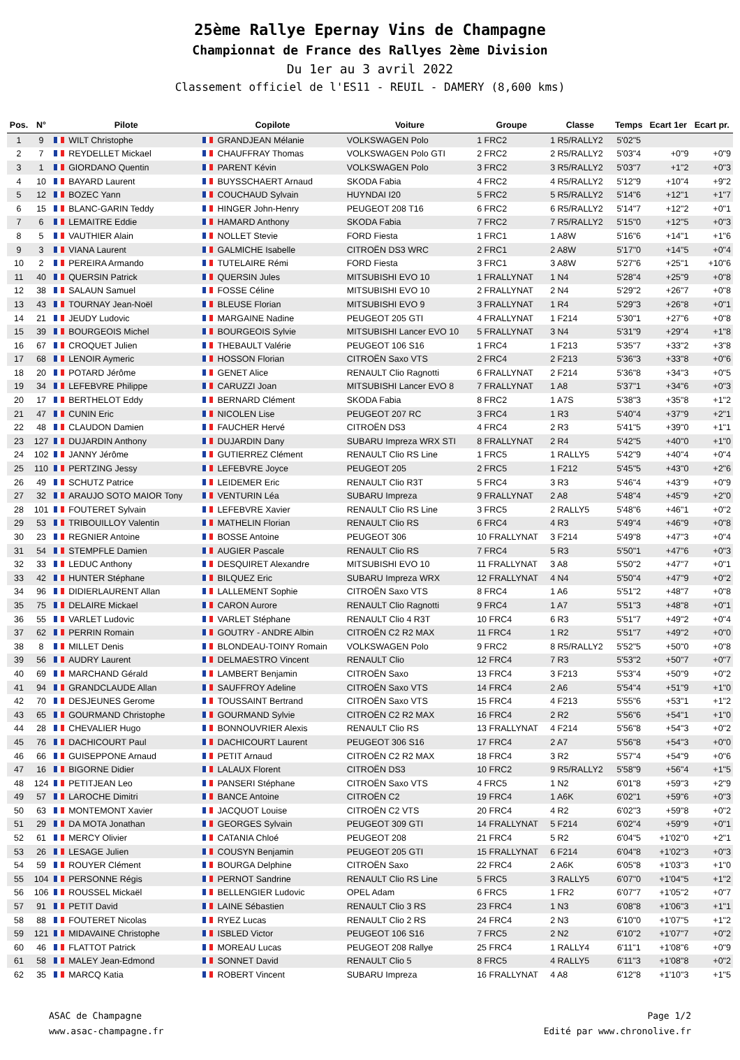25ème Rallye Epernay Vins de Champagne
Championnat de France des Rallyes 2ème Division
Du 1er au 3 avril 2022
Classement officiel de l'ES11 - REUIL - DAMERY (8,600 kms)
| Pos. | N° | Pilote | Copilote | Voiture | Groupe | Classe | Temps | Ecart 1er | Ecart pr. |
| --- | --- | --- | --- | --- | --- | --- | --- | --- | --- |
| 1 | 9 | WILT Christophe | GRANDJEAN Mélanie | VOLKSWAGEN Polo | 1 FRC2 | 1 R5/RALLY2 | 5'02"5 | | |
| 2 | 7 | REYDELLET Mickael | CHAUFFRAY Thomas | VOLKSWAGEN Polo GTI | 2 FRC2 | 2 R5/RALLY2 | 5'03"4 | +0"9 | +0"9 |
| 3 | 1 | GIORDANO Quentin | PARENT Kévin | VOLKSWAGEN Polo | 3 FRC2 | 3 R5/RALLY2 | 5'03"7 | +1"2 | +0"3 |
| 4 | 10 | BAYARD Laurent | BUYSSCHAERT Arnaud | SKODA Fabia | 4 FRC2 | 4 R5/RALLY2 | 5'12"9 | +10"4 | +9"2 |
| 5 | 12 | BOZEC Yann | COUCHAUD Sylvain | HUYNDAI I20 | 5 FRC2 | 5 R5/RALLY2 | 5'14"6 | +12"1 | +1"7 |
| 6 | 15 | BLANC-GARIN Teddy | HINGER John-Henry | PEUGEOT 208 T16 | 6 FRC2 | 6 R5/RALLY2 | 5'14"7 | +12"2 | +0"1 |
| 7 | 6 | LEMAITRE Eddie | HAMARD Anthony | SKODA Fabia | 7 FRC2 | 7 R5/RALLY2 | 5'15"0 | +12"5 | +0"3 |
| 8 | 5 | VAUTHIER Alain | NOLLET Stevie | FORD Fiesta | 1 FRC1 | 1 A8W | 5'16"6 | +14"1 | +1"6 |
| 9 | 3 | VIANA Laurent | GALMICHE Isabelle | CITROËN DS3 WRC | 2 FRC1 | 2 A8W | 5'17"0 | +14"5 | +0"4 |
| 10 | 2 | PEREIRA Armando | TUTELAIRE Rémi | FORD Fiesta | 3 FRC1 | 3 A8W | 5'27"6 | +25"1 | +10"6 |
| 11 | 40 | QUERSIN Patrick | QUERSIN Jules | MITSUBISHI EVO 10 | 1 FRALLYNAT | 1 N4 | 5'28"4 | +25"9 | +0"8 |
| 12 | 38 | SALAUN Samuel | FOSSE Céline | MITSUBISHI EVO 10 | 2 FRALLYNAT | 2 N4 | 5'29"2 | +26"7 | +0"8 |
| 13 | 43 | TOURNAY Jean-Noël | BLEUSE Florian | MITSUBISHI EVO 9 | 3 FRALLYNAT | 1 R4 | 5'29"3 | +26"8 | +0"1 |
| 14 | 21 | JEUDY Ludovic | MARGAINE Nadine | PEUGEOT 205 GTI | 4 FRALLYNAT | 1 F214 | 5'30"1 | +27"6 | +0"8 |
| 15 | 39 | BOURGEOIS Michel | BOURGEOIS Sylvie | MITSUBISHI Lancer EVO 10 | 5 FRALLYNAT | 3 N4 | 5'31"9 | +29"4 | +1"8 |
| 16 | 67 | CROQUET Julien | THEBAULT Valérie | PEUGEOT 106 S16 | 1 FRC4 | 1 F213 | 5'35"7 | +33"2 | +3"8 |
| 17 | 68 | LENOIR Aymeric | HOSSON Florian | CITROËN Saxo VTS | 2 FRC4 | 2 F213 | 5'36"3 | +33"8 | +0"6 |
| 18 | 20 | POTARD Jérôme | GENET Alice | RENAULT Clio Ragnotti | 6 FRALLYNAT | 2 F214 | 5'36"8 | +34"3 | +0"5 |
| 19 | 34 | LEFEBVRE Philippe | CARUZZI Joan | MITSUBISHI Lancer EVO 8 | 7 FRALLYNAT | 1 A8 | 5'37"1 | +34"6 | +0"3 |
| 20 | 17 | BERTHELOT Eddy | BERNARD Clément | SKODA Fabia | 8 FRC2 | 1 A7S | 5'38"3 | +35"8 | +1"2 |
| 21 | 47 | CUNIN Eric | NICOLEN Lise | PEUGEOT 207 RC | 3 FRC4 | 1 R3 | 5'40"4 | +37"9 | +2"1 |
| 22 | 48 | CLAUDON Damien | FAUCHER Hervé | CITROËN DS3 | 4 FRC4 | 2 R3 | 5'41"5 | +39"0 | +1"1 |
| 23 | 127 | DUJARDIN Anthony | DUJARDIN Dany | SUBARU Impreza WRX STI | 8 FRALLYNAT | 2 R4 | 5'42"5 | +40"0 | +1"0 |
| 24 | 102 | JANNY Jérôme | GUTIERREZ Clément | RENAULT Clio RS Line | 1 FRC5 | 1 RALLY5 | 5'42"9 | +40"4 | +0"4 |
| 25 | 110 | PERTZING Jessy | LEFEBVRE Joyce | PEUGEOT 205 | 2 FRC5 | 1 F212 | 5'45"5 | +43"0 | +2"6 |
| 26 | 49 | SCHUTZ Patrice | LEIDEMER Eric | RENAULT Clio R3T | 5 FRC4 | 3 R3 | 5'46"4 | +43"9 | +0"9 |
| 27 | 32 | ARAUJO SOTO MAIOR Tony | VENTURIN Léa | SUBARU Impreza | 9 FRALLYNAT | 2 A8 | 5'48"4 | +45"9 | +2"0 |
| 28 | 101 | FOUTERET Sylvain | LEFEBVRE Xavier | RENAULT Clio RS Line | 3 FRC5 | 2 RALLY5 | 5'48"6 | +46"1 | +0"2 |
| 29 | 53 | TRIBOUILLOY Valentin | MATHELIN Florian | RENAULT Clio RS | 6 FRC4 | 4 R3 | 5'49"4 | +46"9 | +0"8 |
| 30 | 23 | REGNIER Antoine | BOSSE Antoine | PEUGEOT 306 | 10 FRALLYNAT | 3 F214 | 5'49"8 | +47"3 | +0"4 |
| 31 | 54 | STEMPFLE Damien | AUGIER Pascale | RENAULT Clio RS | 7 FRC4 | 5 R3 | 5'50"1 | +47"6 | +0"3 |
| 32 | 33 | LEDUC Anthony | DESQUIRET Alexandre | MITSUBISHI EVO 10 | 11 FRALLYNAT | 3 A8 | 5'50"2 | +47"7 | +0"1 |
| 33 | 42 | HUNTER Stéphane | BILQUEZ Eric | SUBARU Impreza WRX | 12 FRALLYNAT | 4 N4 | 5'50"4 | +47"9 | +0"2 |
| 34 | 96 | DIDIERLAURENT Allan | LALLEMENT Sophie | CITROËN Saxo VTS | 8 FRC4 | 1 A6 | 5'51"2 | +48"7 | +0"8 |
| 35 | 75 | DELAIRE Mickael | CARON Aurore | RENAULT Clio Ragnotti | 9 FRC4 | 1 A7 | 5'51"3 | +48"8 | +0"1 |
| 36 | 55 | VARLET Ludovic | VARLET Stéphane | RENAULT Clio 4 R3T | 10 FRC4 | 6 R3 | 5'51"7 | +49"2 | +0"4 |
| 37 | 62 | PERRIN Romain | GOUTRY - ANDRE Albin | CITROËN C2 R2 MAX | 11 FRC4 | 1 R2 | 5'51"7 | +49"2 | +0"0 |
| 38 | 8 | MILLET Denis | BLONDEAU-TOINY Romain | VOLKSWAGEN Polo | 9 FRC2 | 8 R5/RALLY2 | 5'52"5 | +50"0 | +0"8 |
| 39 | 56 | AUDRY Laurent | DELMAESTRO Vincent | RENAULT Clio | 12 FRC4 | 7 R3 | 5'53"2 | +50"7 | +0"7 |
| 40 | 69 | MARCHAND Gérald | LAMBERT Benjamin | CITROËN Saxo | 13 FRC4 | 3 F213 | 5'53"4 | +50"9 | +0"2 |
| 41 | 94 | GRANDCLAUDE Allan | SAUFFROY Adeline | CITROËN Saxo VTS | 14 FRC4 | 2 A6 | 5'54"4 | +51"9 | +1"0 |
| 42 | 70 | DESJEUNES Gerome | TOUSSAINT Bertrand | CITROËN Saxo VTS | 15 FRC4 | 4 F213 | 5'55"6 | +53"1 | +1"2 |
| 43 | 65 | GOURMAND Christophe | GOURMAND Sylvie | CITROËN C2 R2 MAX | 16 FRC4 | 2 R2 | 5'56"6 | +54"1 | +1"0 |
| 44 | 28 | CHEVALIER Hugo | BONNOUVRIER Alexis | RENAULT Clio RS | 13 FRALLYNAT | 4 F214 | 5'56"8 | +54"3 | +0"2 |
| 45 | 76 | DACHICOURT Paul | DACHICOURT Laurent | PEUGEOT 306 S16 | 17 FRC4 | 2 A7 | 5'56"8 | +54"3 | +0"0 |
| 46 | 66 | GUISEPPONE Arnaud | PETIT Arnaud | CITROËN C2 R2 MAX | 18 FRC4 | 3 R2 | 5'57"4 | +54"9 | +0"6 |
| 47 | 16 | BIGORNE Didier | LALAUX Florent | CITROËN DS3 | 10 FRC2 | 9 R5/RALLY2 | 5'58"9 | +56"4 | +1"5 |
| 48 | 124 | PETITJEAN Leo | PANSERI Stéphane | CITROËN Saxo VTS | 4 FRC5 | 1 N2 | 6'01"8 | +59"3 | +2"9 |
| 49 | 57 | LAROCHE Dimitri | BANCE Antoine | CITROËN C2 | 19 FRC4 | 1 A6K | 6'02"1 | +59"6 | +0"3 |
| 50 | 63 | MONTEMONT Xavier | JACQUOT Louise | CITROËN C2 VTS | 20 FRC4 | 4 R2 | 6'02"3 | +59"8 | +0"2 |
| 51 | 29 | DA MOTA Jonathan | GEORGES Sylvain | PEUGEOT 309 GTI | 14 FRALLYNAT | 5 F214 | 6'02"4 | +59"9 | +0"1 |
| 52 | 61 | MERCY Olivier | CATANIA Chloé | PEUGEOT 208 | 21 FRC4 | 5 R2 | 6'04"5 | +1'02"0 | +2"1 |
| 53 | 26 | LESAGE Julien | COUSYN Benjamin | PEUGEOT 205 GTI | 15 FRALLYNAT | 6 F214 | 6'04"8 | +1'02"3 | +0"3 |
| 54 | 59 | ROUYER Clément | BOURGA Delphine | CITROËN Saxo | 22 FRC4 | 2 A6K | 6'05"8 | +1'03"3 | +1"0 |
| 55 | 104 | PERSONNE Régis | PERNOT Sandrine | RENAULT Clio RS Line | 5 FRC5 | 3 RALLY5 | 6'07"0 | +1'04"5 | +1"2 |
| 56 | 106 | ROUSSEL Mickaël | BELLENGIER Ludovic | OPEL Adam | 6 FRC5 | 1 FR2 | 6'07"7 | +1'05"2 | +0"7 |
| 57 | 91 | PETIT David | LAINE Sébastien | RENAULT Clio 3 RS | 23 FRC4 | 1 N3 | 6'08"8 | +1'06"3 | +1"1 |
| 58 | 88 | FOUTERET Nicolas | RYEZ Lucas | RENAULT Clio 2 RS | 24 FRC4 | 2 N3 | 6'10"0 | +1'07"5 | +1"2 |
| 59 | 121 | MIDAVAINE Christophe | ISBLED Victor | PEUGEOT 106 S16 | 7 FRC5 | 2 N2 | 6'10"2 | +1'07"7 | +0"2 |
| 60 | 46 | FLATTOT Patrick | MOREAU Lucas | PEUGEOT 208 Rallye | 25 FRC4 | 1 RALLY4 | 6'11"1 | +1'08"6 | +0"9 |
| 61 | 58 | MALEY Jean-Edmond | SONNET David | RENAULT Clio 5 | 8 FRC5 | 4 RALLY5 | 6'11"3 | +1'08"8 | +0"2 |
| 62 | 35 | MARCQ Katia | ROBERT Vincent | SUBARU Impreza | 16 FRALLYNAT | 4 A8 | 6'12"8 | +1'10"3 | +1"5 |
ASAC de Champagne
www.asac-champagne.fr
Page 1/2
Edité par www.chronolive.fr